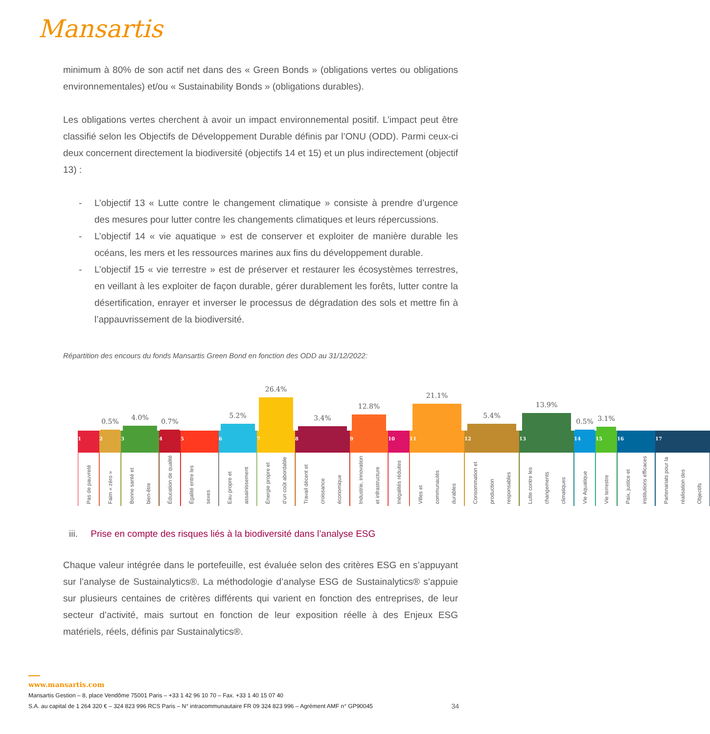Mansartis
minimum à 80% de son actif net dans des « Green Bonds » (obligations vertes ou obligations environnementales) et/ou « Sustainability Bonds » (obligations durables).
Les obligations vertes cherchent à avoir un impact environnemental positif. L’impact peut être classifié selon les Objectifs de Développement Durable définis par l’ONU (ODD). Parmi ceux-ci deux concernent directement la biodiversité (objectifs 14 et 15) et un plus indirectement (objectif 13) :
- L’objectif 13 « Lutte contre le changement climatique » consiste à prendre d’urgence des mesures pour lutter contre les changements climatiques et leurs répercussions.
- L’objectif 14 « vie aquatique » est de conserver et exploiter de manière durable les océans, les mers et les ressources marines aux fins du développement durable.
- L’objectif 15 « vie terrestre » est de préserver et restaurer les écosystèmes terrestres, en veillant à les exploiter de façon durable, gérer durablement les forêts, lutter contre la désertification, enrayer et inverser le processus de dégradation des sols et mettre fin à l’appauvrissement de la biodiversité.
Répartition des encours du fonds Mansartis Green Bond en fonction des ODD au 31/12/2022:
1
Pas de pauvreté
0.5%
2
Faim « zéro »
4.0%
3
Bonne santé et bien-être
0.7%
4
Éducation de qualité
5
Égalité entre les sexes
5.2%
6
Eau propre et assainissement
26.4%
7
Énergie propre et d’un coût abordable
3.4%
8
Travail décent et croissance économique
12.8%
9
Industrie, innovation et infrastructure
10
Inégalités réduites
21.1%
11
Villes et communautés durables
5.4%
12
Consommation et production responsables
13.9%
13
Lutte contre les changements climatiques
0.5%
14
Vie Aquatique
3.1%
15
Vie terrestre
16
Paix, justice et institutions efficaces
17
Partenariats pour la réalisation des Objectifs
iii. Prise en compte des risques liés à la biodiversité dans l’analyse ESG
Chaque valeur intégrée dans le portefeuille, est évaluée selon des critères ESG en s’appuyant sur l’analyse de Sustainalytics®. La méthodologie d’analyse ESG de Sustainalytics® s’appuie sur plusieurs centaines de critères différents qui varient en fonction des entreprises, de leur secteur d’activité, mais surtout en fonction de leur exposition réelle à des Enjeux ESG matériels, réels, définis par Sustainalytics®.
www.mansartis.com
Mansartis Gestion – 8, place Vendôme 75001 Paris – +33 1 42 96 10 70 – Fax. +33 1 40 15 07 40
S.A. au capital de 1 264 320 € – 324 823 996 RCS Paris – N° intracommunautaire FR 09 324 823 996 – Agrément AMF n° GP90045 34